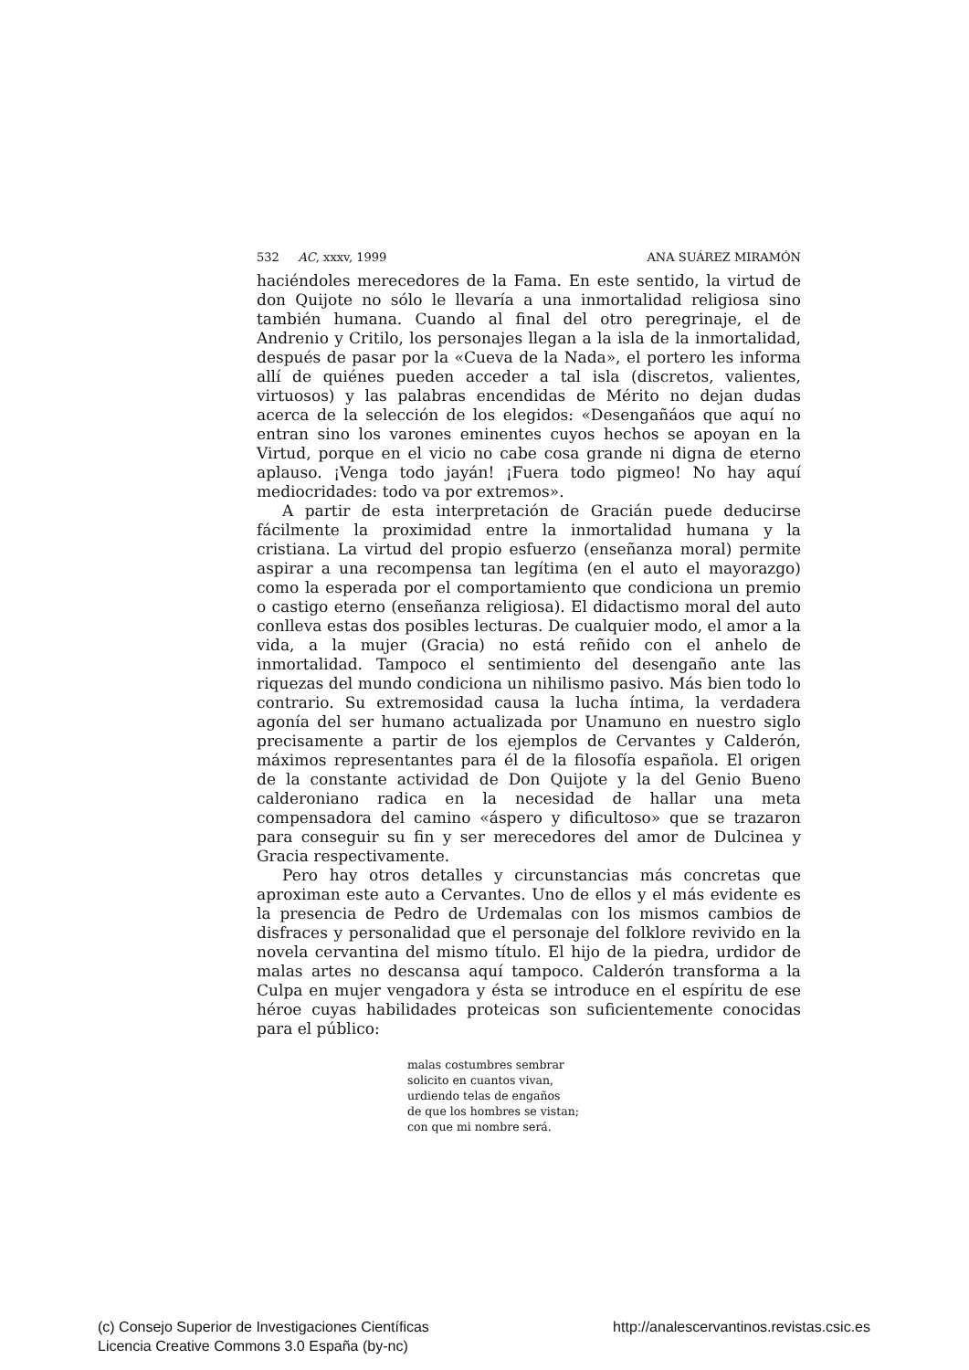532 AC, xxxv, 1999 ANA SUÁREZ MIRAMÓN
haciéndoles merecedores de la Fama. En este sentido, la virtud de don Quijote no sólo le llevaría a una inmortalidad religiosa sino también humana. Cuando al final del otro peregrinaje, el de Andrenio y Critilo, los personajes llegan a la isla de la inmortalidad, después de pasar por la «Cueva de la Nada», el portero les informa allí de quiénes pueden acceder a tal isla (discretos, valientes, virtuosos) y las palabras encendidas de Mérito no dejan dudas acerca de la selección de los elegidos: «Desengañáos que aquí no entran sino los varones eminentes cuyos hechos se apoyan en la Virtud, porque en el vicio no cabe cosa grande ni digna de eterno aplauso. ¡Venga todo jayán! ¡Fuera todo pigmeo! No hay aquí mediocridades: todo va por extremos».
A partir de esta interpretación de Gracián puede deducirse fácilmente la proximidad entre la inmortalidad humana y la cristiana. La virtud del propio esfuerzo (enseñanza moral) permite aspirar a una recompensa tan legítima (en el auto el mayorazgo) como la esperada por el comportamiento que condiciona un premio o castigo eterno (enseñanza religiosa). El didactismo moral del auto conlleva estas dos posibles lecturas. De cualquier modo, el amor a la vida, a la mujer (Gracia) no está reñido con el anhelo de inmortalidad. Tampoco el sentimiento del desengaño ante las riquezas del mundo condiciona un nihilismo pasivo. Más bien todo lo contrario. Su extremosidad causa la lucha íntima, la verdadera agonía del ser humano actualizada por Unamuno en nuestro siglo precisamente a partir de los ejemplos de Cervantes y Calderón, máximos representantes para él de la filosofía española. El origen de la constante actividad de Don Quijote y la del Genio Bueno calderoniano radica en la necesidad de hallar una meta compensadora del camino «áspero y dificultoso» que se trazaron para conseguir su fin y ser merecedores del amor de Dulcinea y Gracia respectivamente.
Pero hay otros detalles y circunstancias más concretas que aproximan este auto a Cervantes. Uno de ellos y el más evidente es la presencia de Pedro de Urdemalas con los mismos cambios de disfraces y personalidad que el personaje del folklore revivido en la novela cervantina del mismo título. El hijo de la piedra, urdidor de malas artes no descansa aquí tampoco. Calderón transforma a la Culpa en mujer vengadora y ésta se introduce en el espíritu de ese héroe cuyas habilidades proteicas son suficientemente conocidas para el público:
malas costumbres sembrar
solicito en cuantos vivan,
urdiendo telas de engaños
de que los hombres se vistan;
con que mi nombre será.
(c) Consejo Superior de Investigaciones Científicas http://analescervantinos.revistas.csic.es
Licencia Creative Commons 3.0 España (by-nc)